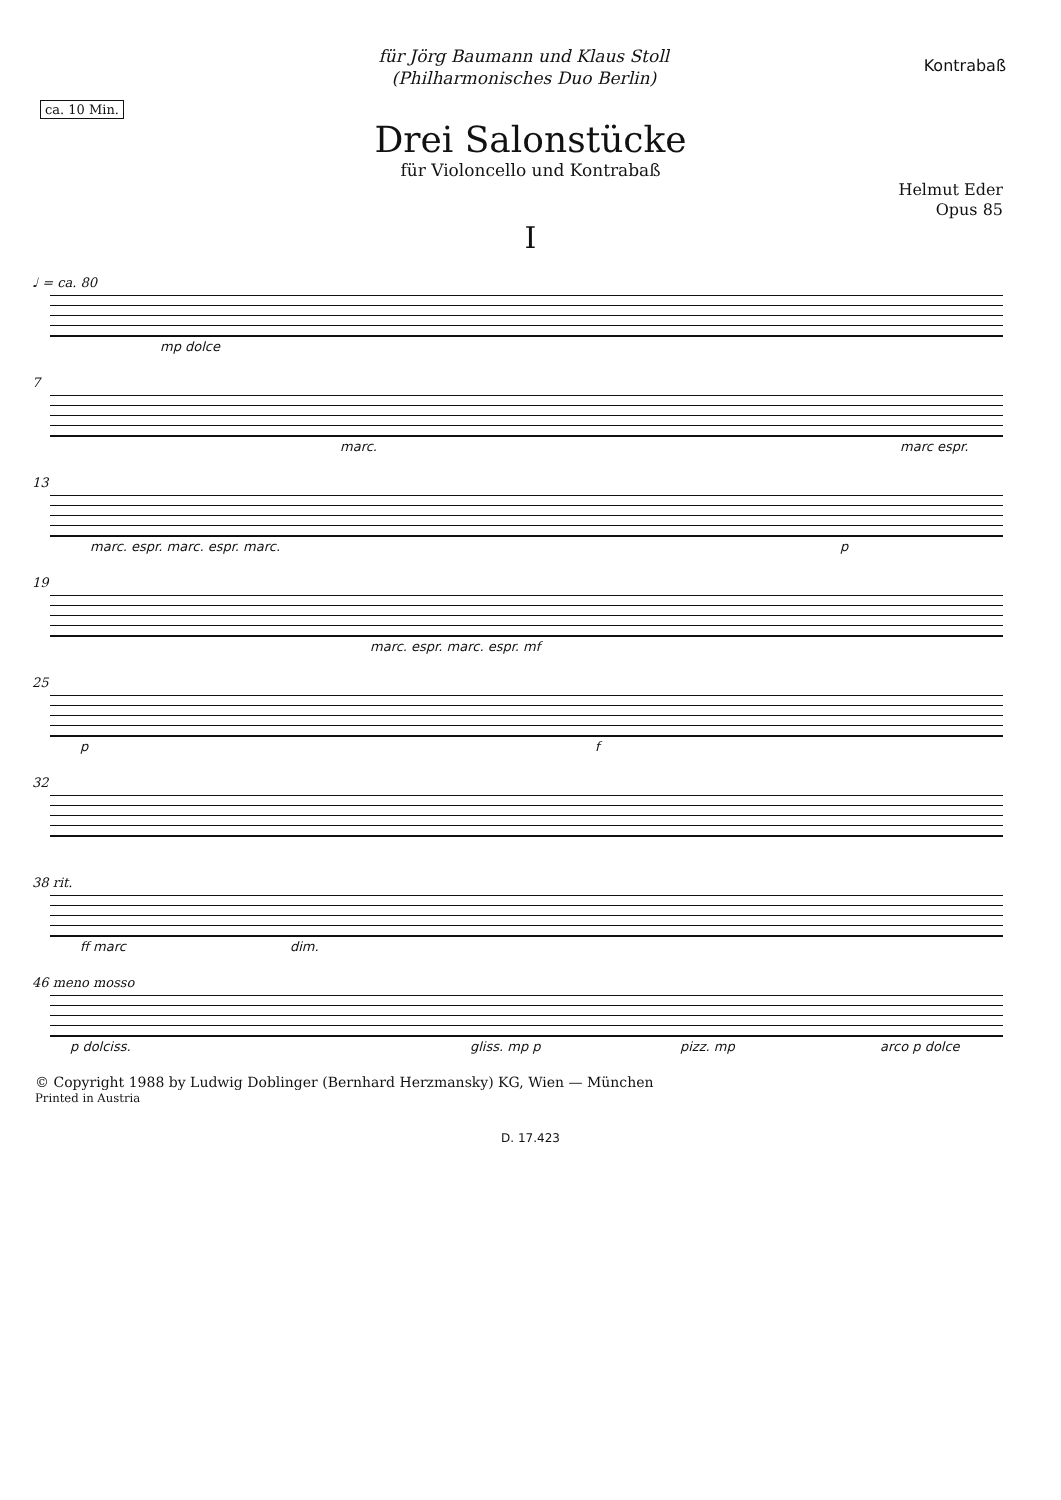ca. 10 Min.
für Jörg Baumann und Klaus Stoll
(Philharmonisches Duo Berlin)
Kontrabaß
Drei Salonstücke
für Violoncello und Kontrabaß
Helmut Eder
Opus 85
I
♩ = ca. 80
mp dolce
7
marc. marc espr.
13
marc. espr. marc. espr. marc. p
19
marc. espr. marc. espr. mf
25
p f
32
38 rit.
ff marc dim.
46 meno mosso
p dolciss. gliss. mp p pizz. mp arco p dolce
© Copyright 1988 by Ludwig Doblinger (Bernhard Herzmansky) KG, Wien — München
Printed in Austria
D. 17.423